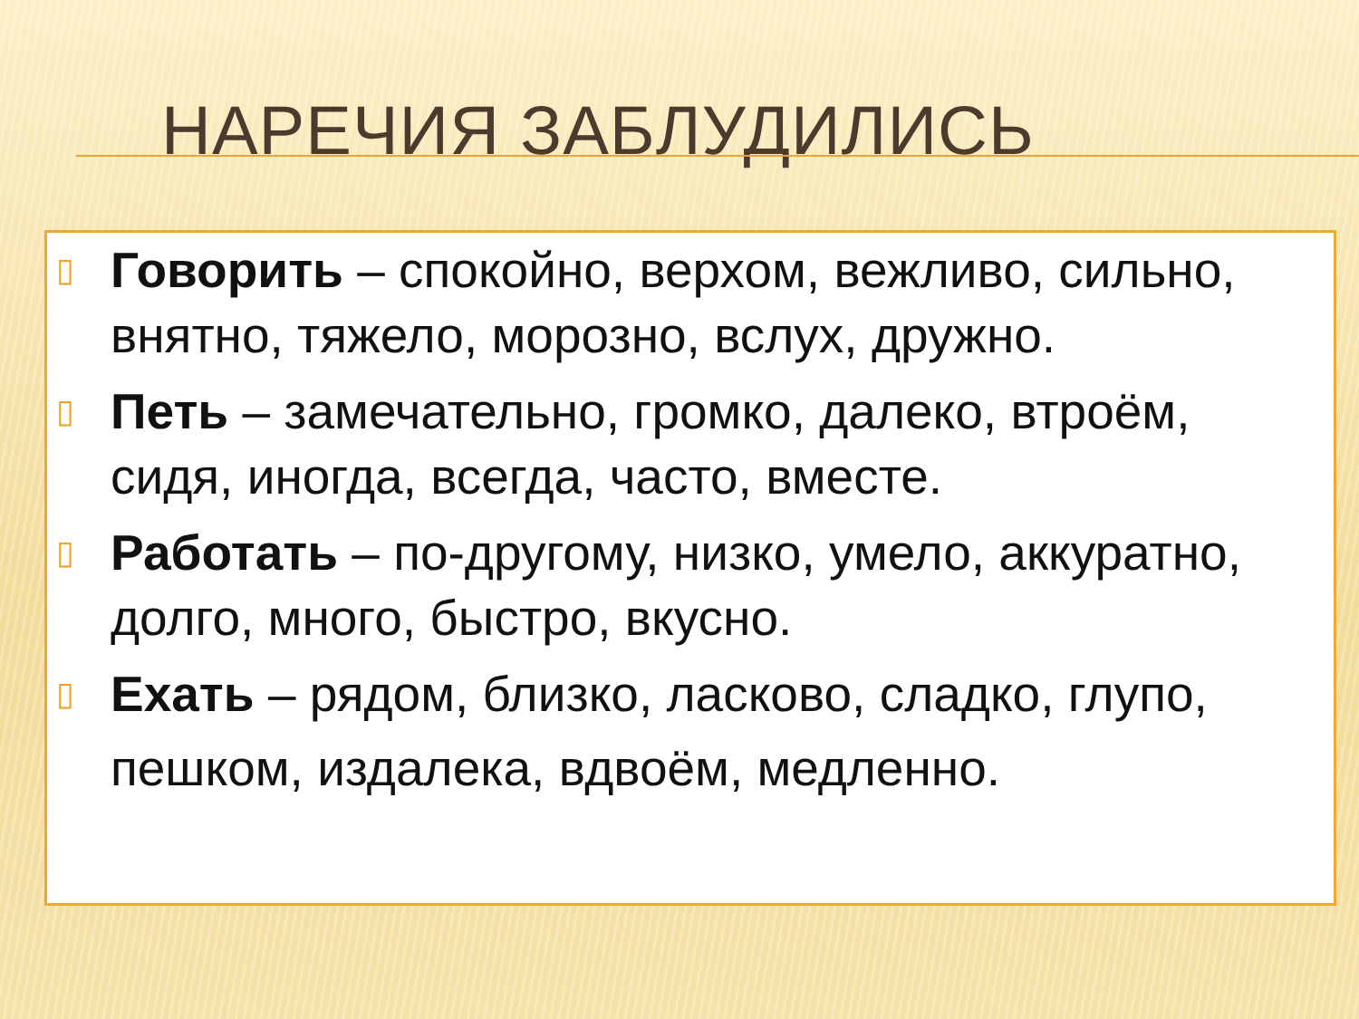НАРЕЧИЯ ЗАБЛУДИЛИСЬ
▯ Говорить – спокойно, верхом, вежливо, сильно, внятно, тяжело, морозно, вслух, дружно.
▯ Петь – замечательно, громко, далеко, втроём, сидя, иногда, всегда, часто, вместе.
▯ Работать – по-другому, низко, умело, аккуратно, долго, много, быстро, вкусно.
▯ Ехать – рядом, близко, ласково, сладко, глупо,
пешком, издалека, вдвоём, медленно.